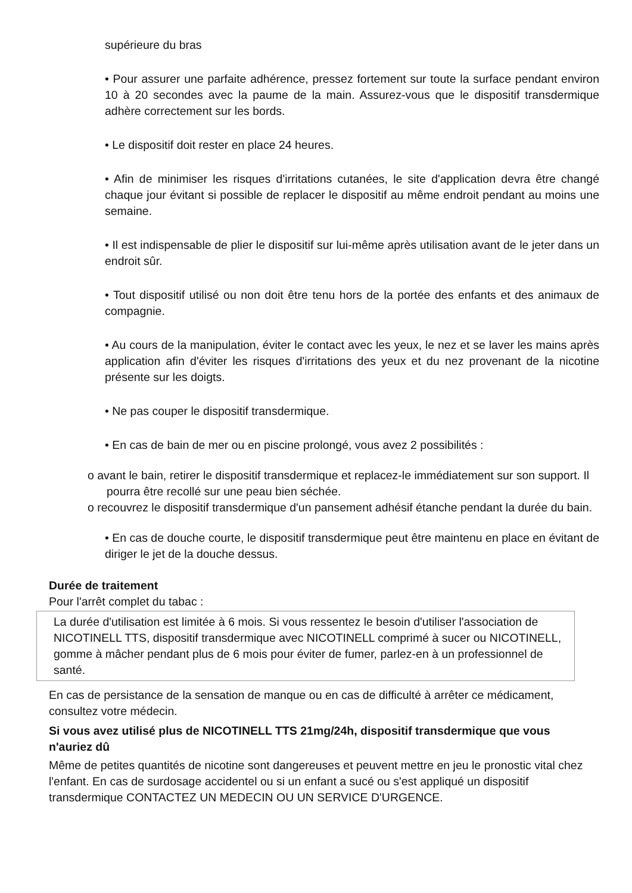supérieure du bras
• Pour assurer une parfaite adhérence, pressez fortement sur toute la surface pendant environ 10 à 20 secondes avec la paume de la main. Assurez-vous que le dispositif transdermique adhère correctement sur les bords.
• Le dispositif doit rester en place 24 heures.
• Afin de minimiser les risques d'irritations cutanées, le site d'application devra être changé chaque jour évitant si possible de replacer le dispositif au même endroit pendant au moins une semaine.
• Il est indispensable de plier le dispositif sur lui-même après utilisation avant de le jeter dans un endroit sûr.
• Tout dispositif utilisé ou non doit être tenu hors de la portée des enfants et des animaux de compagnie.
• Au cours de la manipulation, éviter le contact avec les yeux, le nez et se laver les mains après application afin d'éviter les risques d'irritations des yeux et du nez provenant de la nicotine présente sur les doigts.
• Ne pas couper le dispositif transdermique.
• En cas de bain de mer ou en piscine prolongé, vous avez 2 possibilités :
o avant le bain, retirer le dispositif transdermique et replacez-le immédiatement sur son support. Il pourra être recollé sur une peau bien séchée.
o recouvrez le dispositif transdermique d'un pansement adhésif étanche pendant la durée du bain.
• En cas de douche courte, le dispositif transdermique peut être maintenu en place en évitant de diriger le jet de la douche dessus.
Durée de traitement
Pour l'arrêt complet du tabac :
La durée d'utilisation est limitée à 6 mois. Si vous ressentez le besoin d'utiliser l'association de NICOTINELL TTS, dispositif transdermique avec NICOTINELL comprimé à sucer ou NICOTINELL, gomme à mâcher pendant plus de 6 mois pour éviter de fumer, parlez-en à un professionnel de santé.
En cas de persistance de la sensation de manque ou en cas de difficulté à arrêter ce médicament, consultez votre médecin.
Si vous avez utilisé plus de NICOTINELL TTS 21mg/24h, dispositif transdermique que vous n'auriez dû
Même de petites quantités de nicotine sont dangereuses et peuvent mettre en jeu le pronostic vital chez l'enfant. En cas de surdosage accidentel ou si un enfant a sucé ou s'est appliqué un dispositif transdermique CONTACTEZ UN MEDECIN OU UN SERVICE D'URGENCE.